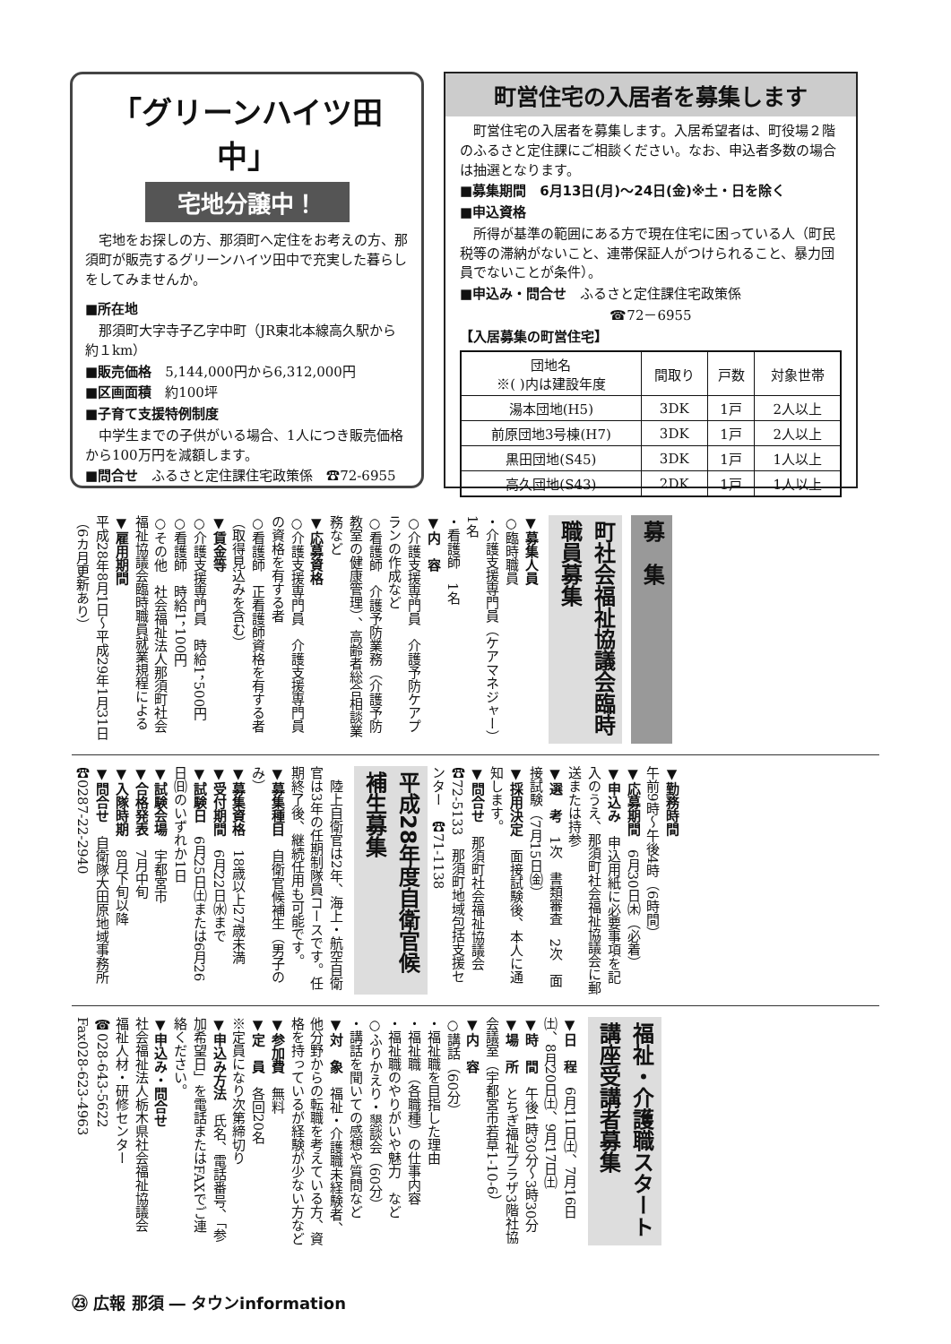「グリーンハイツ田中」
宅地分譲中！
　宅地をお探しの方、那須町へ定住をお考えの方、那須町が販売するグリーンハイツ田中で充実した暮らしをしてみませんか。
■所在地
　那須町大字寺子乙字中町（JR東北本線高久駅から約１km）
■販売価格　5,144,000円から6,312,000円
■区画面積　約100坪
■子育て支援特例制度
　中学生までの子供がいる場合、1人につき販売価格から100万円を減額します。
■問合せ　ふるさと定住課住宅政策係　☎72-6955
町営住宅の入居者を募集します
　町営住宅の入居者を募集します。入居希望者は、町役場２階のふるさと定住課にご相談ください。なお、申込者多数の場合は抽選となります。
■募集期間　6月13日(月)～24日(金)※土・日を除く
■申込資格
　所得が基準の範囲にある方で現在住宅に困っている人（町民税等の滞納がないこと、連帯保証人がつけられること、暴力団員でないことが条件）。
■申込み・問合せ　ふるさと定住課住宅政策係
☎72－6955
【入居募集の町営住宅】
| 団地名 ※( )内は建設年度 | 間取り | 戸数 | 対象世帯 |
| --- | --- | --- | --- |
| 湯本団地(H5) | 3DK | 1戸 | 2人以上 |
| 前原団地3号棟(H7) | 3DK | 1戸 | 2人以上 |
| 黒田団地(S45) | 3DK | 1戸 | 1人以上 |
| 高久団地(S43) | 2DK | 1戸 | 1人以上 |
募　集
町社会福祉協議会臨時職員募集
▼募集人員
○臨時職員
・介護支援専門員（ケアマネジャー）　1名
・看護師　1名
▼内　容
○介護支援専門員　介護予防ケアプランの作成など
○看護師　介護予防業務（介護予防教室の健康管理）、高齢者総合相談業務など
▼応募資格
○介護支援専門員　介護支援専門員の資格を有する者
○看護師　正看護師資格を有する者（取得見込みを含む）
▼賃金等
○介護支援専門員　時給1，500円
○看護師　時給1，100円
○その他　社会福祉法人那須町社会福祉協議会臨時職員就業規程による
▼雇用期間
平成28年8月1日～平成29年1月31日（6カ月更新あり）
▼勤務時間
午前9時～午後4時（6時間）
▼応募期間　6月30日㈭（必着）
▼申込み　申込用紙に必要事項を記入のうえ、那須町社会福祉協議会に郵送または持参
▼選　考　1次　書類審査　2次　面接試験（7月15日㈮）
▼採用決定　面接試験後、本人に通知します。
▼問合せ　那須町社会福祉協議会　☎72-5133　那須町地域包括支援センター　☎71-1138
平成28年度自衛官候補生募集
　陸上自衛官は2年、海上・航空自衛官は3年の任期制隊員コースです。任期終了後、継続任用も可能です。
▼募集種目　自衛官候補生（男子のみ）
▼募集資格　18歳以上27歳未満
▼受付期間　6月22日㈬まで
▼試験日　6月25日㈯または6月26日㈰のいずれか1日
▼試験会場　宇都宮市
▼合格発表　7月中旬
▼入隊時期　8月下旬以降
▼問合せ　自衛隊大田原地域事務所　☎0287-22-2940
福祉・介護職スタート講座受講者募集
▼日　程　6月11日㈯、7月16日㈯、8月20日㈯、9月17日㈯
▼時　間　午後1時30分～3時30分
▼場　所　とちぎ福祉プラザ3階社協会議室（宇都宮市若草1-10-6）
▼内　容
○講話（60分）
・福祉職を目指した理由
・福祉職（各職種）の仕事内容
・福祉職のやりがいや魅力　など
○ふりかえり・懇談会（60分）
・講話を聞いての感想や質問など
▼対　象　福祉・介護職未経験者、他分野からの転職を考えている方、資格を持っているが経験が少ない方など
▼参加費　無料
▼定　員　各回20名
※定員になり次第締切り
▼申込み方法　氏名、電話番号、「参加希望日」を電話またはFAXでご連絡ください。
▼申込み・問合せ
社会福祉法人栃木県社会福祉協議会　福祉人材・研修センター
☎028-643-5622
Fax028-623-4963
㉓ 広報 那須 ― タウンinformation